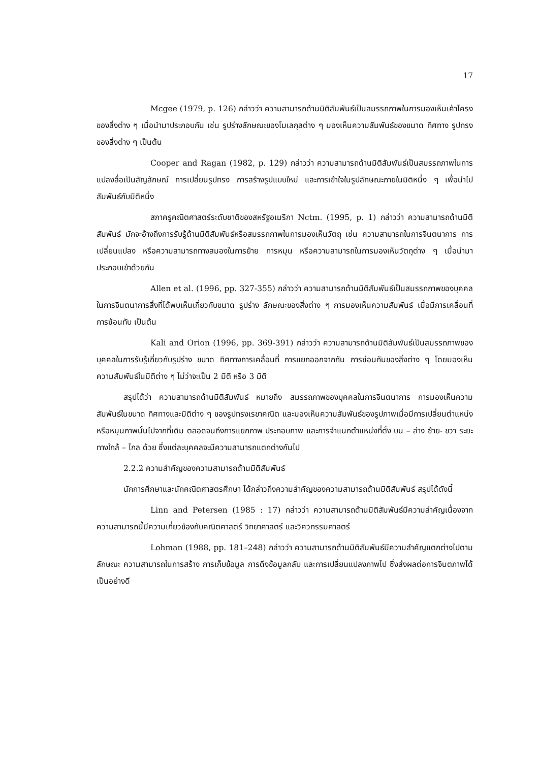17
Mcgee (1979, p. 126) กล่าวว่า ความสามารถด้านมิติสัมพันธ์เป็นสมรรถภาพในการมองเห็นเค้าโครงของสิ่งต่าง ๆ เมื่อนำมาประกอบกัน เช่น รูปร่างลักษณะของโมเลกุลต่าง ๆ มองเห็นความสัมพันธ์ของขนาด ทิศทาง รูปทรงของสิ่งต่าง ๆ เป็นต้น
Cooper and Ragan (1982, p. 129) กล่าวว่า ความสามารถด้านมิติสัมพันธ์เป็นสมรรถภาพในการแปลงสื่อเป็นสัญลักษณ์ การเปลี่ยนรูปทรง การสร้างรูปแบบใหม่ และการเข้าใจในรูปลักษณะภายในมิติหนึ่ง ๆ เพื่อนำไปสัมพันธ์กับมิติหนึ่ง
สภาครูคณิตศาสตร์ระดับชาติของสหรัฐอเมริกา Nctm. (1995, p. 1) กล่าวว่า ความสามารถด้านมิติสัมพันธ์ มักจะอ้างถึงการรับรู้ด้านมิติสัมพันธ์หรือสมรรถภาพในการมองเห็นวัตถุ เช่น ความสามารถในการจินตนาการ การเปลี่ยนแปลง หรือความสามารถทางสมองในการย้าย การหมุน หรือความสามารถในการมองเห็นวัตถุต่าง ๆ เมื่อนำมาประกอบเข้าด้วยกัน
Allen et al. (1996, pp. 327-355) กล่าวว่า ความสามารถด้านมิติสัมพันธ์เป็นสมรรถภาพของบุคคลในการจินตนาการสิ่งที่ได้พบเห็นเกี่ยวกับขนาด รูปร่าง ลักษณะของสิ่งต่าง ๆ การมองเห็นความสัมพันธ์ เมื่อมีการเคลื่อนที่ การซ้อนทับ เป็นต้น
Kali and Orion (1996, pp. 369-391) กล่าวว่า ความสามารถด้านมิติสัมพันธ์เป็นสมรรถภาพของบุคคลในการรับรู้เกี่ยวกับรูปร่าง ขนาด ทิศทางการเคลื่อนที่ การแยกออกจากกัน การซ่อนกันของสิ่งต่าง ๆ โดยมองเห็นความสัมพันธ์ในมิติต่าง ๆ ไม่ว่าจะเป็น 2 มิติ หรือ 3 มิติ
สรุปได้ว่า ความสามารถด้านมิติสัมพันธ์ หมายถึง สมรรถภาพของบุคคลในการจินตนาการ การมองเห็นความสัมพันธ์ในขนาด ทิศทางและมิติต่าง ๆ ของรูปทรงเรขาคณิต และมองเห็นความสัมพันธ์ของรูปภาพเมื่อมีการเปลี่ยนตำแหน่งหรือหมุนภาพนั้นไปจากที่เดิม ตลอดจนถึงการแยกภาพ ประกอบภาพ และการจำแนกตำแหน่งที่ตั้ง บน – ล่าง ซ้าย- ขวา ระยะทางใกล้ – ไกล ด้วย ซึ่งแต่ละบุคคลจะมีความสามารถแตกต่างกันไป
2.2.2 ความสำคัญของความสามารถด้านมิติสัมพันธ์
นักการศึกษาและนักคณิตศาสตรศึกษา ได้กล่าวถึงความสำคัญของความสามารถด้านมิติสัมพันธ์ สรุปได้ดังนี้
Linn and Petersen (1985 : 17) กล่าวว่า ความสามารถด้านมิติสัมพันธ์มีความสำคัญเนื่องจากความสามารถนี้มีความเกี่ยวข้องกับคณิตศาสตร์ วิทยาศาสตร์ และวิศวกรรมศาสตร์
Lohman (1988, pp. 181–248) กล่าวว่า ความสามารถด้านมิติสัมพันธ์มีความสำคัญแตกต่างไปตามลักษณะ ความสามารถในการสร้าง การเก็บข้อมูล การดึงข้อมูลกลับ และการเปลี่ยนแปลงภาพไป ซึ่งส่งผลต่อการจินตภาพได้เป็นอย่างดี